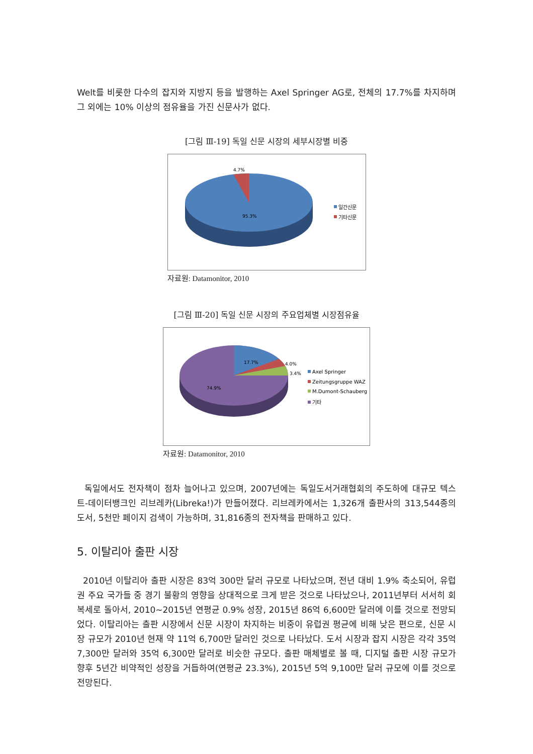Welt를 비롯한 다수의 잡지와 지방지 등을 발행하는 Axel Springer AG로, 전체의 17.7%를 차지하며 그 외에는 10% 이상의 점유율을 가진 신문사가 없다.
[그림 Ⅲ-19] 독일 신문 시장의 세부시장별 비중
4.7%
95.3%
일간신문
기타신문
자료원: Datamonitor, 2010
[그림 Ⅲ-20] 독일 신문 시장의 주요업체별 시장점유율
17.7%
4.0%
3.4%
74.9%
Axel Springer
Zeitungsgruppe WAZ
M.Dumont-Schauberg
기타
자료원: Datamonitor, 2010
독일에서도 전자책이 점차 늘어나고 있으며, 2007년에는 독일도서거래협회의 주도하에 대규모 텍스트-데이터뱅크인 리브레카(Libreka!)가 만들어졌다. 리브레카에서는 1,326개 출판사의 313,544종의 도서, 5천만 페이지 검색이 가능하며, 31,816종의 전자책을 판매하고 있다.
5. 이탈리아 출판 시장
2010년 이탈리아 출판 시장은 83억 300만 달러 규모로 나타났으며, 전년 대비 1.9% 축소되어, 유럽권 주요 국가들 중 경기 불황의 영향을 상대적으로 크게 받은 것으로 나타났으나, 2011년부터 서서히 회복세로 돌아서, 2010~2015년 연평균 0.9% 성장, 2015년 86억 6,600만 달러에 이를 것으로 전망되었다. 이탈리아는 출판 시장에서 신문 시장이 차지하는 비중이 유럽권 평균에 비해 낮은 편으로, 신문 시장 규모가 2010년 현재 약 11억 6,700만 달러인 것으로 나타났다. 도서 시장과 잡지 시장은 각각 35억 7,300만 달러와 35억 6,300만 달러로 비슷한 규모다. 출판 매체별로 볼 때, 디지털 출판 시장 규모가 향후 5년간 비약적인 성장을 거듭하여(연평균 23.3%), 2015년 5억 9,100만 달러 규모에 이를 것으로 전망된다.